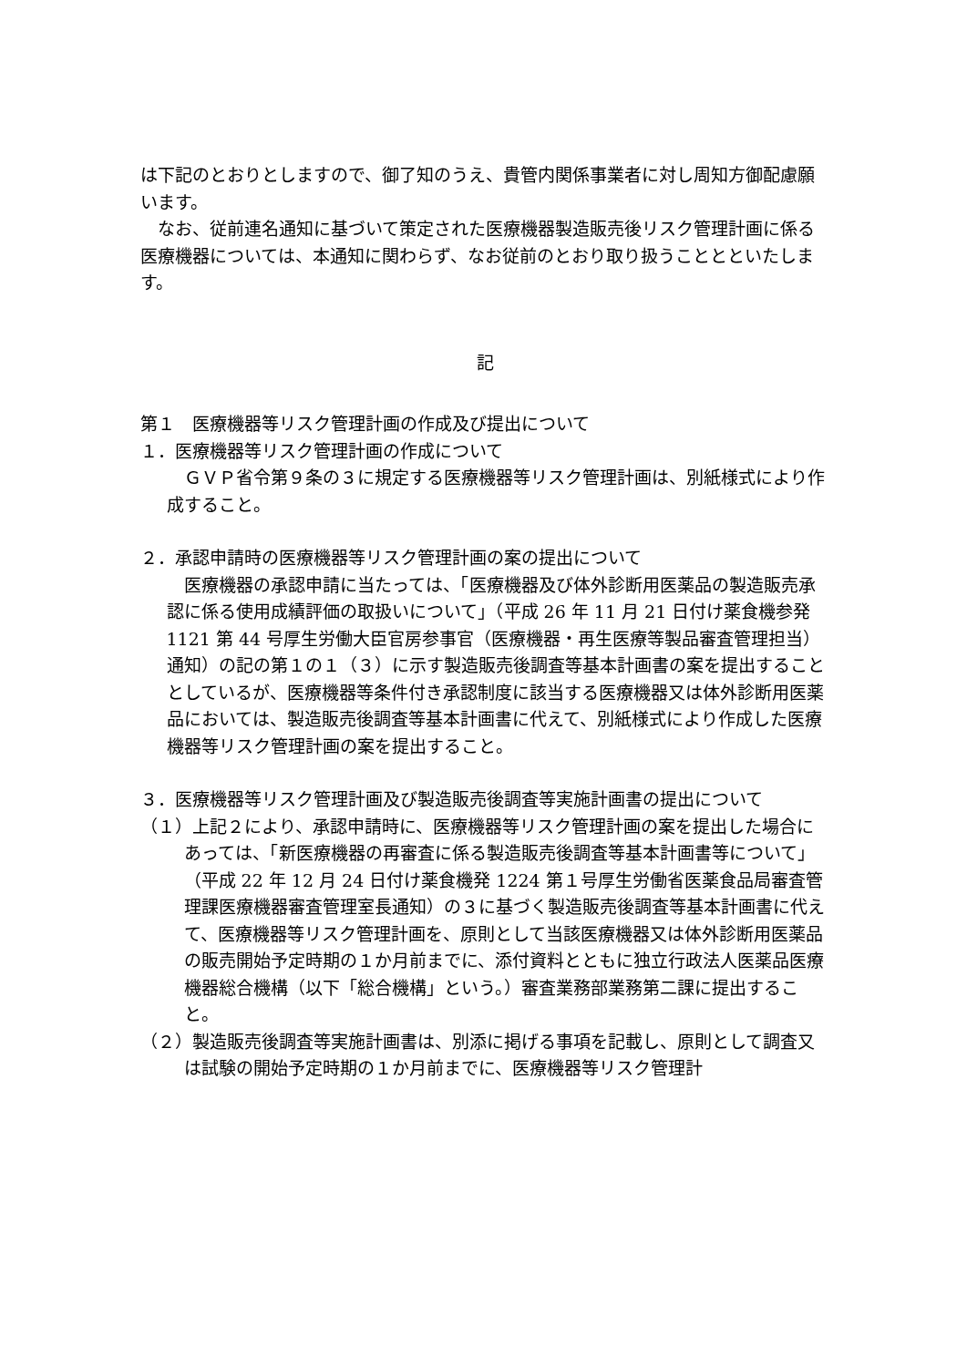は下記のとおりとしますので、御了知のうえ、貴管内関係事業者に対し周知方御配慮願います。
なお、従前連名通知に基づいて策定された医療機器製造販売後リスク管理計画に係る医療機器については、本通知に関わらず、なお従前のとおり取り扱うこととといたします。
記
第１　医療機器等リスク管理計画の作成及び提出について
１．医療機器等リスク管理計画の作成について
　ＧＶＰ省令第９条の３に規定する医療機器等リスク管理計画は、別紙様式により作成すること。
２．承認申請時の医療機器等リスク管理計画の案の提出について
　医療機器の承認申請に当たっては、「医療機器及び体外診断用医薬品の製造販売承認に係る使用成績評価の取扱いについて」（平成 26 年 11 月 21 日付け薬食機参発 1121 第 44 号厚生労働大臣官房参事官（医療機器・再生医療等製品審査管理担当）通知）の記の第１の１（３）に示す製造販売後調査等基本計画書の案を提出することとしているが、医療機器等条件付き承認制度に該当する医療機器又は体外診断用医薬品においては、製造販売後調査等基本計画書に代えて、別紙様式により作成した医療機器等リスク管理計画の案を提出すること。
３．医療機器等リスク管理計画及び製造販売後調査等実施計画書の提出について
（１）上記２により、承認申請時に、医療機器等リスク管理計画の案を提出した場合にあっては、「新医療機器の再審査に係る製造販売後調査等基本計画書等について」（平成 22 年 12 月 24 日付け薬食機発 1224 第１号厚生労働省医薬食品局審査管理課医療機器審査管理室長通知）の３に基づく製造販売後調査等基本計画書に代えて、医療機器等リスク管理計画を、原則として当該医療機器又は体外診断用医薬品の販売開始予定時期の１か月前までに、添付資料とともに独立行政法人医薬品医療機器総合機構（以下「総合機構」という。）審査業務部業務第二課に提出すること。
（２）製造販売後調査等実施計画書は、別添に掲げる事項を記載し、原則として調査又は試験の開始予定時期の１か月前までに、医療機器等リスク管理計